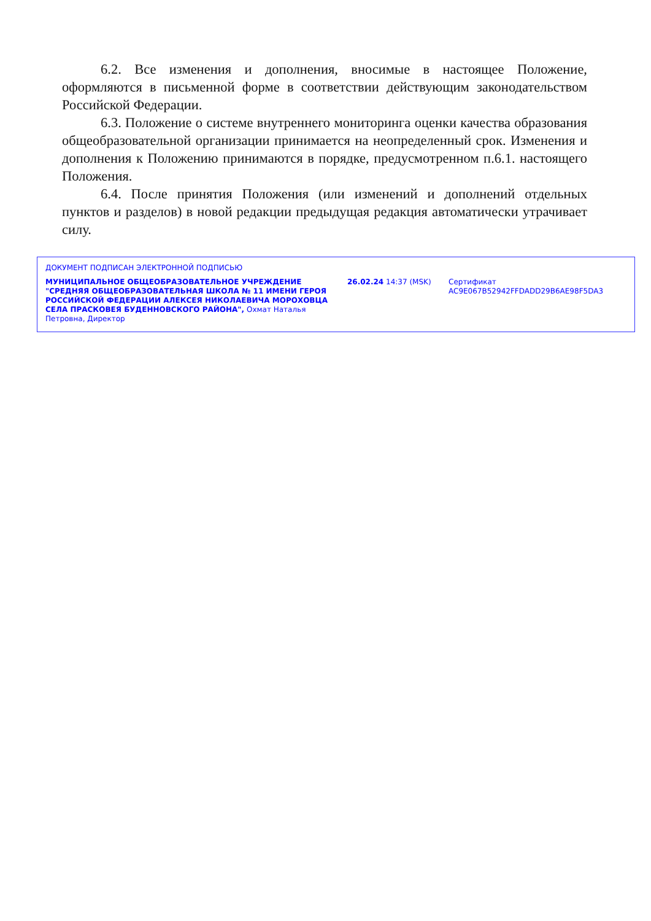6.2. Все изменения и дополнения, вносимые в настоящее Положение, оформляются в письменной форме в соответствии действующим законодательством Российской Федерации.
6.3. Положение о системе внутреннего мониторинга оценки качества образования общеобразовательной организации принимается на неопределенный срок. Изменения и дополнения к Положению принимаются в порядке, предусмотренном п.6.1. настоящего Положения.
6.4. После принятия Положения (или изменений и дополнений отдельных пунктов и разделов) в новой редакции предыдущая редакция автоматически утрачивает силу.
ДОКУМЕНТ ПОДПИСАН ЭЛЕКТРОННОЙ ПОДПИСЬЮ
МУНИЦИПАЛЬНОЕ ОБЩЕОБРАЗОВАТЕЛЬНОЕ УЧРЕЖДЕНИЕ "СРЕДНЯЯ ОБЩЕОБРАЗОВАТЕЛЬНАЯ ШКОЛА № 11 ИМЕНИ ГЕРОЯ РОССИЙСКОЙ ФЕДЕРАЦИИ АЛЕКСЕЯ НИКОЛАЕВИЧА МОРОХОВЦА СЕЛА ПРАСКОВЕЯ БУДЕННОВСКОГО РАЙОНА", Охмат Наталья Петровна, Директор
26.02.24 14:37 (MSK) Сертификат AC9E067B52942FFDADD29B6AE98F5DA3